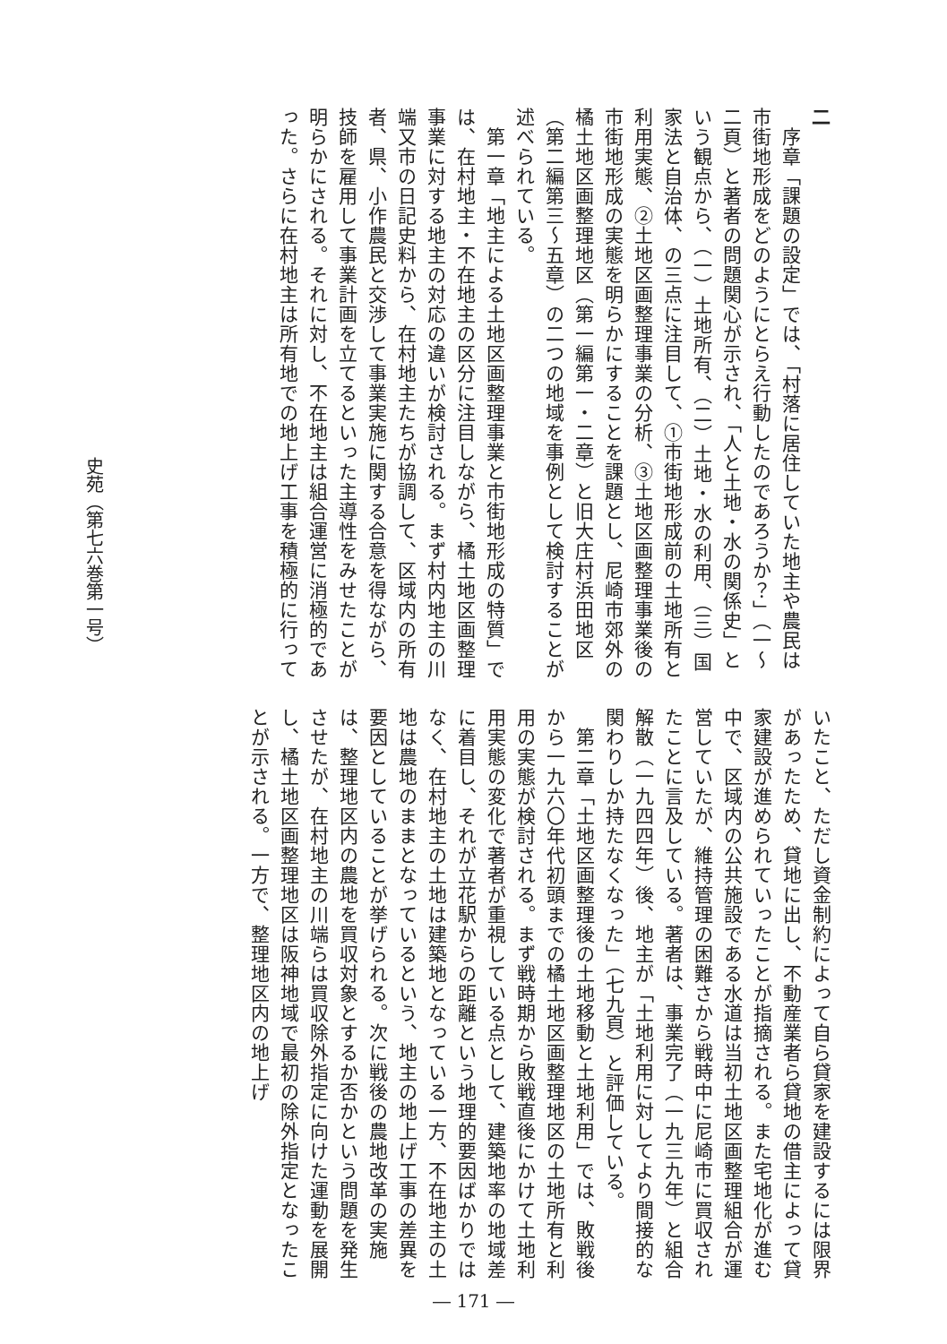二
　序章「課題の設定」では、「村落に居住していた地主や農民は市街地形成をどのようにとらえ行動したのであろうか？」（一～二頁）と著者の問題関心が示され、「人と土地・水の関係史」という観点から、（一）土地所有、（二）土地・水の利用、（三）国家法と自治体、の三点に注目して、①市街地形成前の土地所有と利用実態、②土地区画整理事業の分析、③土地区画整理事業後の市街地形成の実態を明らかにすることを課題とし、尼崎市郊外の橘土地区画整理地区（第一編第一・二章）と旧大庄村浜田地区（第二編第三～五章）の二つの地域を事例として検討することが述べられている。
　第一章「地主による土地区画整理事業と市街地形成の特質」では、在村地主・不在地主の区分に注目しながら、橘土地区画整理事業に対する地主の対応の違いが検討される。まず村内地主の川端又市の日記史料から、在村地主たちが協調して、区域内の所有者、県、小作農民と交渉して事業実施に関する合意を得ながら、技師を雇用して事業計画を立てるといった主導性をみせたことが明らかにされる。それに対し、不在地主は組合運営に消極的であった。さらに在村地主は所有地での地上げ工事を積極的に行って
いたこと、ただし資金制約によって自ら貸家を建設するには限界があったため、貸地に出し、不動産業者ら貸地の借主によって貸家建設が進められていったことが指摘される。また宅地化が進む中で、区域内の公共施設である水道は当初土地区画整理組合が運営していたが、維持管理の困難さから戦時中に尼崎市に買収されたことに言及している。著者は、事業完了（一九三九年）と組合解散（一九四四年）後、地主が「土地利用に対してより間接的な関わりしか持たなくなった」（七九頁）と評価している。
　第二章「土地区画整理後の土地移動と土地利用」では、敗戦後から一九六〇年代初頭までの橘土地区画整理地区の土地所有と利用の実態が検討される。まず戦時期から敗戦直後にかけて土地利用実態の変化で著者が重視している点として、建築地率の地域差に着目し、それが立花駅からの距離という地理的要因ばかりではなく、在村地主の土地は建築地となっている一方、不在地主の土地は農地のままとなっているという、地主の地上げ工事の差異を要因としていることが挙げられる。次に戦後の農地改革の実施は、整理地区内の農地を買収対象とするか否かという問題を発生させたが、在村地主の川端らは買収除外指定に向けた運動を展開し、橘土地区画整理地区は阪神地域で最初の除外指定となったことが示される。一方で、整理地区内の地上げ
史苑（第七六巻第一号）
― 171 ―